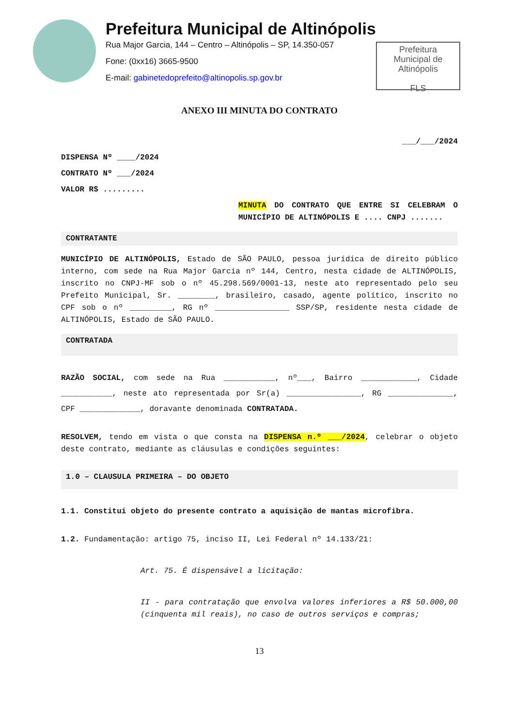Prefeitura Municipal de Altinópolis
Rua Major Garcia, 144 – Centro – Altinópolis – SP, 14.350-057
Fone: (0xx16) 3665-9500
E-mail: gabinetedoprefeito@altinopolis.sp.gov.br
Prefeitura
Municipal de
Altinópolis
FLS
ANEXO III MINUTA DO CONTRATO
___/___/2024
DISPENSA Nº ____/2024
CONTRATO Nº ___/2024
VALOR R$ .........
MINUTA DO CONTRATO QUE ENTRE SI CELEBRAM O MUNICÍPIO DE ALTINÓPOLIS E .... CNPJ .......
CONTRATANTE
MUNICÍPIO DE ALTINÓPOLIS, Estado de SÃO PAULO, pessoa jurídica de direito público interno, com sede na Rua Major Garcia nº 144, Centro, nesta cidade de ALTINÓPOLIS, inscrito no CNPJ-MF sob o nº 45.298.569/0001-13, neste ato representado pelo seu Prefeito Municipal, Sr. ________, brasileiro, casado, agente político, inscrito no CPF sob o nº _________, RG nº ________________ SSP/SP, residente nesta cidade de ALTINÓPOLIS, Estado de SÃO PAULO.
CONTRATADA
RAZÃO SOCIAL, com sede na Rua ___________, nº___, Bairro ____________, Cidade ___________, neste ato representada por Sr(a) ________________, RG ______________, CPF _____________, doravante denominada CONTRATADA.
RESOLVEM, tendo em vista o que consta na DISPENSA n.º ___/2024, celebrar o objeto deste contrato, mediante as cláusulas e condições seguintes:
1.0 – CLAUSULA PRIMEIRA – DO OBJETO
1.1. Constitui objeto do presente contrato a aquisição de mantas microfibra.
1.2. Fundamentação: artigo 75, inciso II, Lei Federal nº 14.133/21:
Art. 75. É dispensável a licitação:
II - para contratação que envolva valores inferiores a R$ 50.000,00 (cinquenta mil reais), no caso de outros serviços e compras;
13